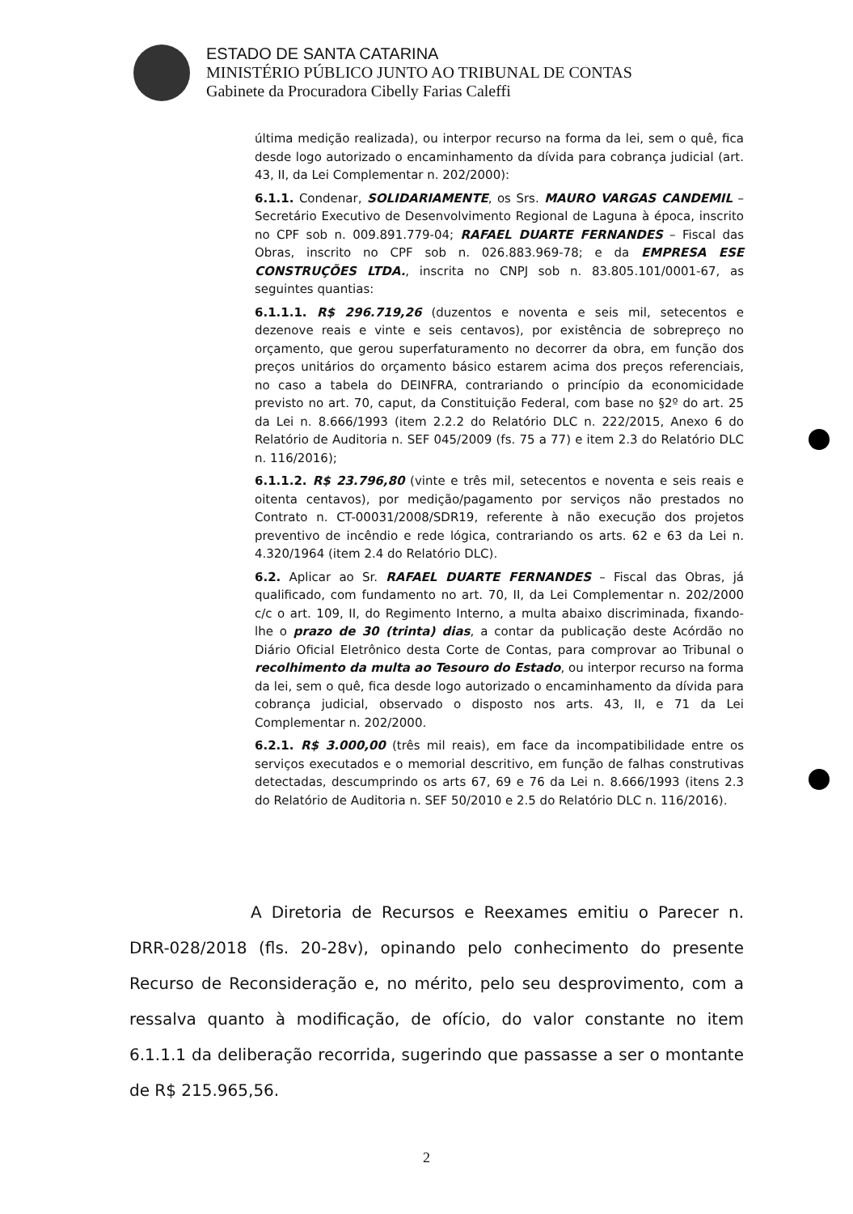ESTADO DE SANTA CATARINA
MINISTÉRIO PÚBLICO JUNTO AO TRIBUNAL DE CONTAS
Gabinete da Procuradora Cibelly Farias Caleffi
última medição realizada), ou interpor recurso na forma da lei, sem o quê, fica desde logo autorizado o encaminhamento da dívida para cobrança judicial (art. 43, II, da Lei Complementar n. 202/2000):
6.1.1. Condenar, SOLIDARIAMENTE, os Srs. MAURO VARGAS CANDEMIL – Secretário Executivo de Desenvolvimento Regional de Laguna à época, inscrito no CPF sob n. 009.891.779-04; RAFAEL DUARTE FERNANDES – Fiscal das Obras, inscrito no CPF sob n. 026.883.969-78; e da EMPRESA ESE CONSTRUÇÕES LTDA., inscrita no CNPJ sob n. 83.805.101/0001-67, as seguintes quantias:
6.1.1.1. R$ 296.719,26 (duzentos e noventa e seis mil, setecentos e dezenove reais e vinte e seis centavos), por existência de sobrepreço no orçamento, que gerou superfaturamento no decorrer da obra, em função dos preços unitários do orçamento básico estarem acima dos preços referenciais, no caso a tabela do DEINFRA, contrariando o princípio da economicidade previsto no art. 70, caput, da Constituição Federal, com base no §2º do art. 25 da Lei n. 8.666/1993 (item 2.2.2 do Relatório DLC n. 222/2015, Anexo 6 do Relatório de Auditoria n. SEF 045/2009 (fs. 75 a 77) e item 2.3 do Relatório DLC n. 116/2016);
6.1.1.2. R$ 23.796,80 (vinte e três mil, setecentos e noventa e seis reais e oitenta centavos), por medição/pagamento por serviços não prestados no Contrato n. CT-00031/2008/SDR19, referente à não execução dos projetos preventivo de incêndio e rede lógica, contrariando os arts. 62 e 63 da Lei n. 4.320/1964 (item 2.4 do Relatório DLC).
6.2. Aplicar ao Sr. RAFAEL DUARTE FERNANDES – Fiscal das Obras, já qualificado, com fundamento no art. 70, II, da Lei Complementar n. 202/2000 c/c o art. 109, II, do Regimento Interno, a multa abaixo discriminada, fixando-lhe o prazo de 30 (trinta) dias, a contar da publicação deste Acórdão no Diário Oficial Eletrônico desta Corte de Contas, para comprovar ao Tribunal o recolhimento da multa ao Tesouro do Estado, ou interpor recurso na forma da lei, sem o quê, fica desde logo autorizado o encaminhamento da dívida para cobrança judicial, observado o disposto nos arts. 43, II, e 71 da Lei Complementar n. 202/2000.
6.2.1. R$ 3.000,00 (três mil reais), em face da incompatibilidade entre os serviços executados e o memorial descritivo, em função de falhas construtivas detectadas, descumprindo os arts 67, 69 e 76 da Lei n. 8.666/1993 (itens 2.3 do Relatório de Auditoria n. SEF 50/2010 e 2.5 do Relatório DLC n. 116/2016).
A Diretoria de Recursos e Reexames emitiu o Parecer n. DRR-028/2018 (fls. 20-28v), opinando pelo conhecimento do presente Recurso de Reconsideração e, no mérito, pelo seu desprovimento, com a ressalva quanto à modificação, de ofício, do valor constante no item 6.1.1.1 da deliberação recorrida, sugerindo que passasse a ser o montante de R$ 215.965,56.
2